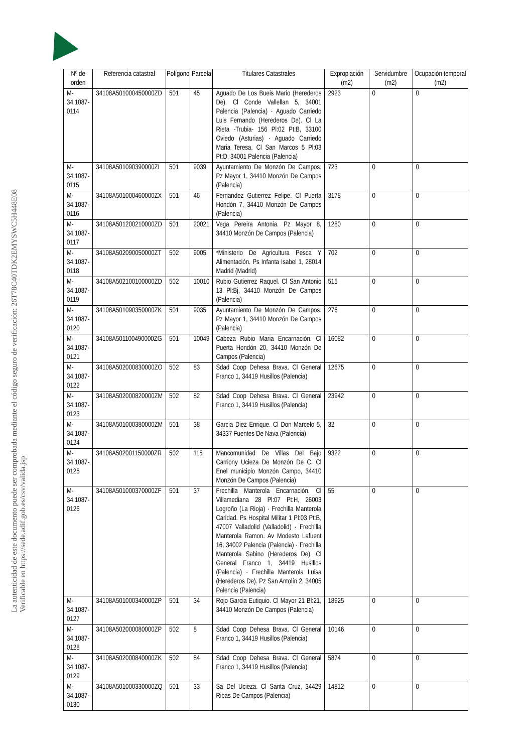La autenticidad de este documento puede ser comprobada mediante el código seguro de verificación: 26T78C40TDK2EMYSWC5H448E08
Verificable en https://sede.adif.gob.es/csv/valida.jsp
| Nº de orden | Referencia catastral | Polígono | Parcela | Titulares Catastrales | Expropiación (m2) | Servidumbre (m2) | Ocupación temporal (m2) |
| --- | --- | --- | --- | --- | --- | --- | --- |
| M-34.1087-0114 | 34108A501000450000ZD | 501 | 45 | Aguado De Los Bueis Mario (Herederos De). Cl Conde Vallellan 5, 34001 Palencia (Palencia) · Aguado Carriedo Luis Fernando (Herederos De). Cl La Rieta -Trubia- 156 Pl:02 Pt:B, 33100 Oviedo (Asturias) · Aguado Carriedo Maria Teresa. Cl San Marcos 5 Pl:03 Pt:D, 34001 Palencia (Palencia) | 2923 | 0 | 0 |
| M-34.1087-0115 | 34108A501090390000ZI | 501 | 9039 | Ayuntamiento De Monzón De Campos. Pz Mayor 1, 34410 Monzón De Campos (Palencia) | 723 | 0 | 0 |
| M-34.1087-0116 | 34108A501000460000ZX | 501 | 46 | Fernandez Gutierrez Felipe. Cl Puerta Hondón 7, 34410 Monzón De Campos (Palencia) | 3178 | 0 | 0 |
| M-34.1087-0117 | 34108A501200210000ZD | 501 | 20021 | Vega Pereira Antonia. Pz Mayor 8, 34410 Monzón De Campos (Palencia) | 1280 | 0 | 0 |
| M-34.1087-0118 | 34108A502090050000ZT | 502 | 9005 | *Ministerio De Agricultura Pesca Y Alimentación. Ps Infanta Isabel 1, 28014 Madrid (Madrid) | 702 | 0 | 0 |
| M-34.1087-0119 | 34108A502100100000ZD | 502 | 10010 | Rubio Gutierrez Raquel. Cl San Antonio 13 Pl:Bj, 34410 Monzón De Campos (Palencia) | 515 | 0 | 0 |
| M-34.1087-0120 | 34108A501090350000ZK | 501 | 9035 | Ayuntamiento De Monzón De Campos. Pz Mayor 1, 34410 Monzón De Campos (Palencia) | 276 | 0 | 0 |
| M-34.1087-0121 | 34108A501100490000ZG | 501 | 10049 | Cabeza Rubio Maria Encarnación. Cl Puerta Hondón 20, 34410 Monzón De Campos (Palencia) | 16082 | 0 | 0 |
| M-34.1087-0122 | 34108A502000830000ZO | 502 | 83 | Sdad Coop Dehesa Brava. Cl General Franco 1, 34419 Husillos (Palencia) | 12675 | 0 | 0 |
| M-34.1087-0123 | 34108A502000820000ZM | 502 | 82 | Sdad Coop Dehesa Brava. Cl General Franco 1, 34419 Husillos (Palencia) | 23942 | 0 | 0 |
| M-34.1087-0124 | 34108A501000380000ZM | 501 | 38 | Garcia Diez Enrique. Cl Don Marcelo 5, 34337 Fuentes De Nava (Palencia) | 32 | 0 | 0 |
| M-34.1087-0125 | 34108A502001150000ZR | 502 | 115 | Mancomunidad De Villas Del Bajo Carriony Ucieza De Monzón De C. Cl Enel municipio Monzón Campo, 34410 Monzón De Campos (Palencia) | 9322 | 0 | 0 |
| M-34.1087-0126 | 34108A501000370000ZF | 501 | 37 | Frechilla Manterola Encarnación. Cl Villamediana 28 Pl:07 Pt:H, 26003 Logroño (La Rioja) · Frechilla Manterola Caridad. Ps Hospital Militar 1 Pl:03 Pt:B, 47007 Valladolid (Valladolid) · Frechilla Manterola Ramon. Av Modesto Lafuent 16, 34002 Palencia (Palencia) · Frechilla Manterola Sabino (Herederos De). Cl General Franco 1, 34419 Husillos (Palencia) · Frechilla Manterola Luisa (Herederos De). Pz San Antolín 2, 34005 Palencia (Palencia) | 55 | 0 | 0 |
| M-34.1087-0127 | 34108A501000340000ZP | 501 | 34 | Rojo Garcia Eutiquio. Cl Mayor 21 Bl:21, 34410 Monzón De Campos (Palencia) | 18925 | 0 | 0 |
| M-34.1087-0128 | 34108A502000080000ZP | 502 | 8 | Sdad Coop Dehesa Brava. Cl General Franco 1, 34419 Husillos (Palencia) | 10146 | 0 | 0 |
| M-34.1087-0129 | 34108A502000840000ZK | 502 | 84 | Sdad Coop Dehesa Brava. Cl General Franco 1, 34419 Husillos (Palencia) | 5874 | 0 | 0 |
| M-34.1087-0130 | 34108A501000330000ZQ | 501 | 33 | Sa Del Ucieza. Cl Santa Cruz, 34429 Ribas De Campos (Palencia) | 14812 | 0 | 0 |